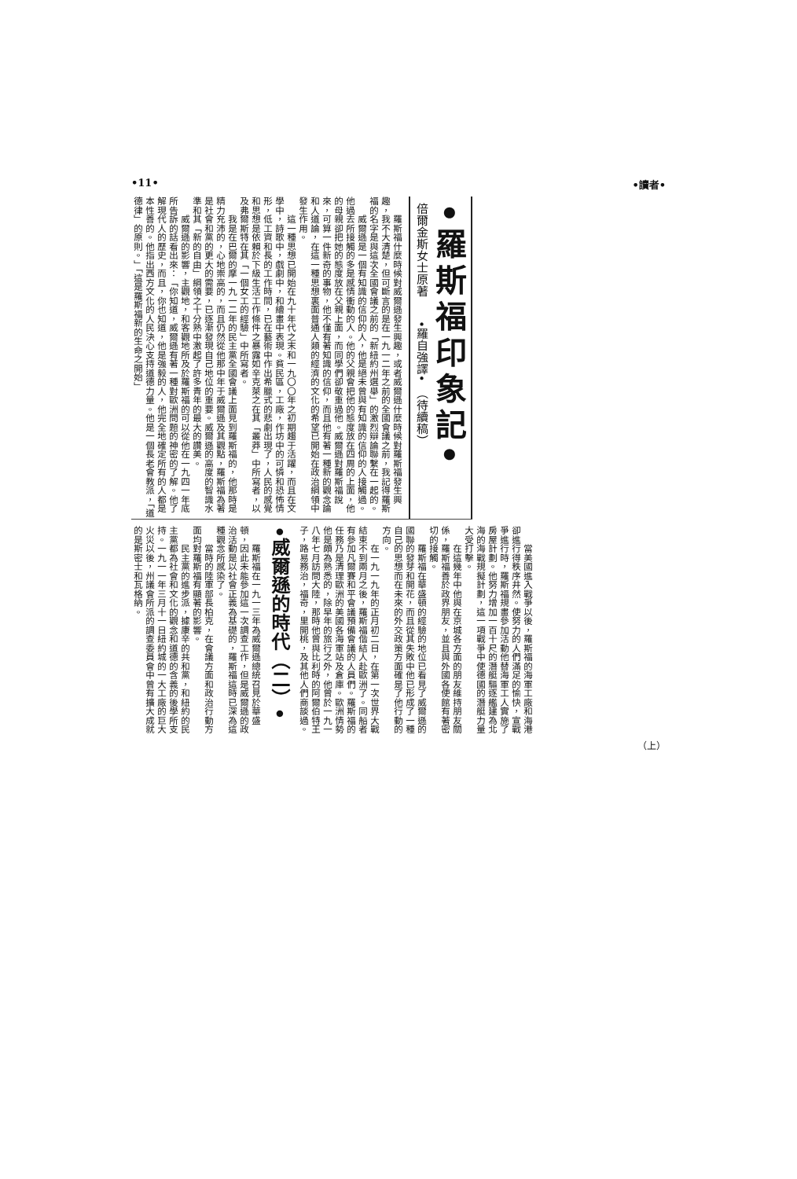•11• •讀者•
•羅斯福印象記•
倍爾金斯女士原著　　•羅自強譯•　（待續稿）
羅斯福什麼時候對威爾遜發生興趣，或者威爾遜什麼時候對羅斯福發生興趣，我不大清楚，但可斷言的是在一九一二年之前的全國會議之前，我記得羅斯福的名字是與這次全國會議之前的「新紐約州選舉」的激烈辯論聯繫在一起的。
威爾遜是一個有知識的信仰的人，他是絕未曾與有知識的信仰的人接觸過。他過去所接觸的多是感情衝動的人。他的父親會把他的態度放在四周的上面，他的母親卻把她的態度放在父親上面，而同學們卻敬重過他。威爾遜對羅斯福說來，可算一件新奇的事物，他不僅有著知識的信仰，而且他有著一種新的觀念論和人道論，在這一種思想裏面普通人類的經濟的文化的希望已開始在政治綱領中發生作用。
這一種思想已開始在九十年代之末和一九〇〇年之初期趨于活躍，而且在文學中，詩歌中，戲劇中，和繪畫中表現。貧民區，工廠，作坊中的可憐和恐怖情形，低工資和長的工作時間，已在藝術中作出希臘式的悲劇出現了，人民的感覺和思想是依賴於下級生活工作條件之暴露如辛克萊之在其「叢莽」中所寫者，以及弗爾斯特在其「一個女工的經驗」中所寫者。
我是在巴爾的摩一九一二年的民主黨全國會議上面見到羅斯福的，他那時是精力充沛的，心地崇高的，而且仍然從他那中年于威爾遜及其觀點，羅斯福為著是社會和黨的更大的需要，已逐漸發現自己地位的重要。威爾遜的高度的智識水準和其「新的自由」綱領之十分熟中激起了許多青年的最大的讚美。
威爾遜的影響，主觀地，和客觀地所及於羅斯福的可以從他在一九四一年底所告訴的話看出來：「你知道，威爾遜有著一種對歐洲問題的神密的了解。他了解現代人的歷史，而且，你也知道，他是強毅的人，他完全地確定所有的人都是本性善的。他指出西方文化的人民決心支持道德力量。他是一個長老會教派，「道德律」的原則。」「這是羅斯福新的生命之開始」
當美國進入戰爭以後，羅斯福的海軍工廠和海港卻進行得秩序井然。使努力的人們滿足的愉快，宣戰爭進行時，羅斯福規畫參加活動他替海軍工人實施了房屋計劃。他努力增加一百十尺的潛艇驅逐艦建為北海的海戰規擬計劃，這一項戰爭中使德國的潛艇力量大受打擊。
在這幾年中他與在京城各方面的朋友維持朋友關係，羅斯福善於政界朋友，並且與外國各使館有著密切的接觸。
羅斯福在華盛頓的經驗的地位已看見了威爾遜的國聯的發芽和開花，而且從其失敗中他已形成了一種自己的思想而在未來的外交政策方面確是了他行動的方向。
在一九一九年的正月初二日，在第一次世界大戰結束不到兩月之後，羅斯福偕結人赴歐洲了。同船者有參加凡爾賽和平會議預備會議的人員們。羅斯福的任務乃是清理歐洲的美國各海軍站及倉庫。歐洲情勢他是頗為熟悉的，除早年的旅行之外，他曾於一九一八年七月訪問大陸，那時他曾與比利時的阿爾伯特王子，路易務治，福奇，里開桃，及其他人們商談過。
•威爾遜的時代（二）•
羅斯福在一九一三年為威爾遜總統召見於華盛頓，因此未能參加這一次調查工作，但是威爾遜的政治活動是以社會正義為基礎的，羅斯福這時已深為這種觀念所感染了。
當時的陸軍部長柏克，在會議方面和政治行動方面均對羅斯福有顯著的影響。
民主黨的進步派，據康辛的共和黨，和紐約的民主黨都為社會和文化的觀念和道德的含義的後學所支持。一九一一年三月十一日紐約城的一大工廠的巨大火災以後，州議會所派的調查委員會中曾有擴大成就的是斯密士和瓦格納。
（上）